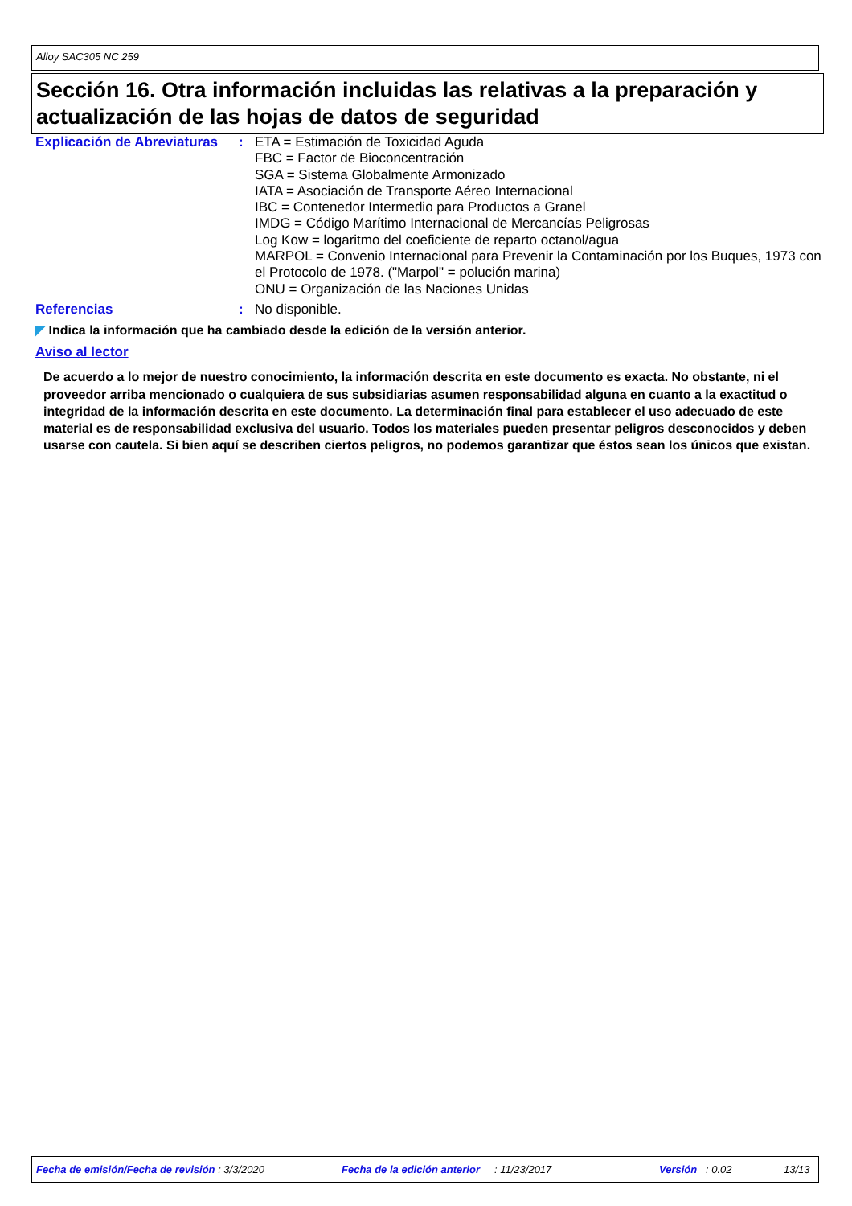Alloy SAC305 NC 259
Sección 16. Otra información incluidas las relativas a la preparación y actualización de las hojas de datos de seguridad
Explicación de Abreviaturas
: ETA = Estimación de Toxicidad Aguda
FBC = Factor de Bioconcentración
SGA = Sistema Globalmente Armonizado
IATA = Asociación de Transporte Aéreo Internacional
IBC = Contenedor Intermedio para Productos a Granel
IMDG = Código Marítimo Internacional de Mercancías Peligrosas
Log Kow = logaritmo del coeficiente de reparto octanol/agua
MARPOL = Convenio Internacional para Prevenir la Contaminación por los Buques, 1973 con el Protocolo de 1978. ("Marpol" = polución marina)
ONU = Organización de las Naciones Unidas
Referencias : No disponible.
◤ Indica la información que ha cambiado desde la edición de la versión anterior.
Aviso al lector
De acuerdo a lo mejor de nuestro conocimiento, la información descrita en este documento es exacta. No obstante, ni el proveedor arriba mencionado o cualquiera de sus subsidiarias asumen responsabilidad alguna en cuanto a la exactitud o integridad de la información descrita en este documento. La determinación final para establecer el uso adecuado de este material es de responsabilidad exclusiva del usuario. Todos los materiales pueden presentar peligros desconocidos y deben usarse con cautela. Si bien aquí se describen ciertos peligros, no podemos garantizar que éstos sean los únicos que existan.
Fecha de emisión/Fecha de revisión : 3/3/2020 Fecha de la edición anterior : 11/23/2017 Versión : 0.02 13/13